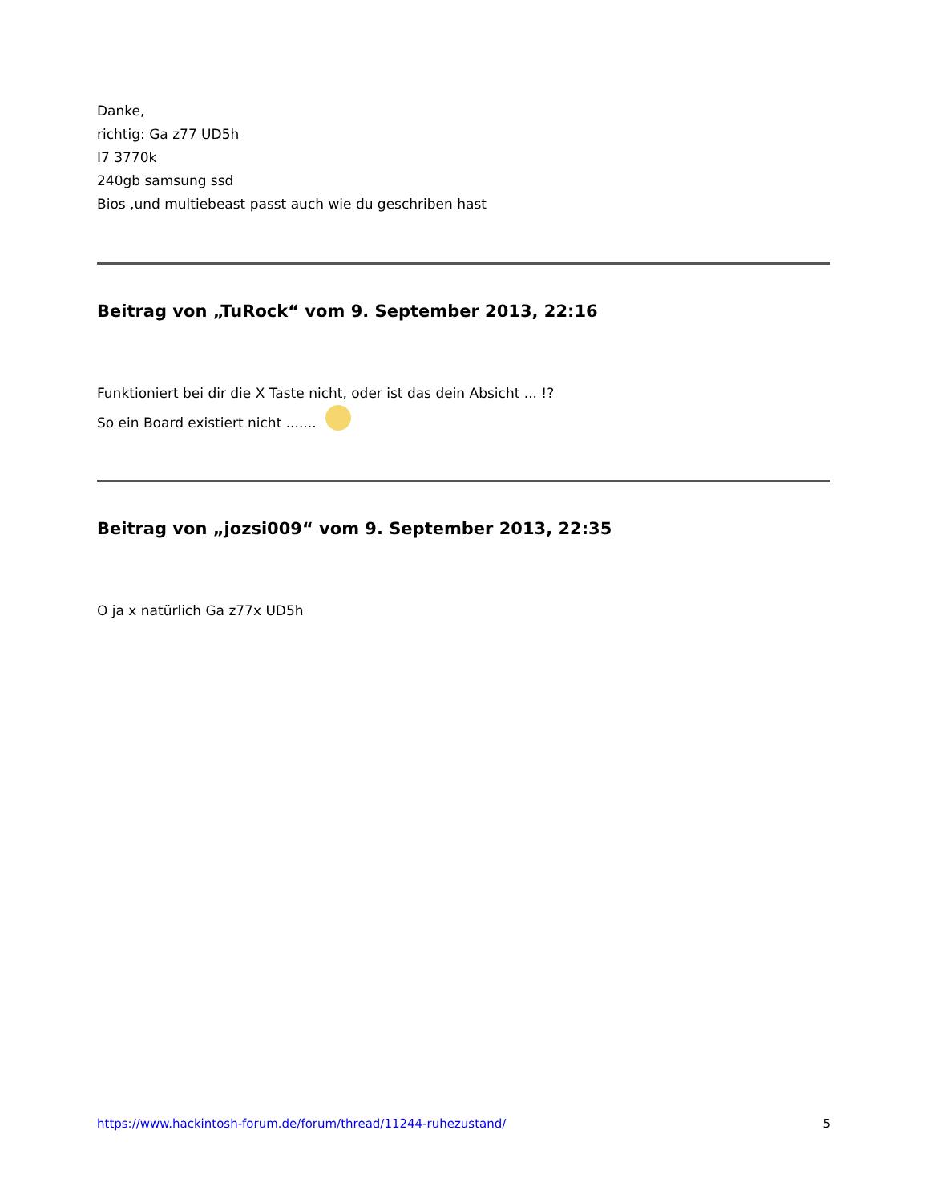Danke,
richtig: Ga z77 UD5h
I7 3770k
240gb samsung ssd
Bios ,und multiebeast passt auch wie du geschriben hast
Beitrag von „TuRock“ vom 9. September 2013, 22:16
Funktioniert bei dir die X Taste nicht, oder ist das dein Absicht ... !?
So ein Board existiert nicht .......
Beitrag von „jozsi009“ vom 9. September 2013, 22:35
O ja x natürlich Ga z77x UD5h
https://www.hackintosh-forum.de/forum/thread/11244-ruhezustand/ 5